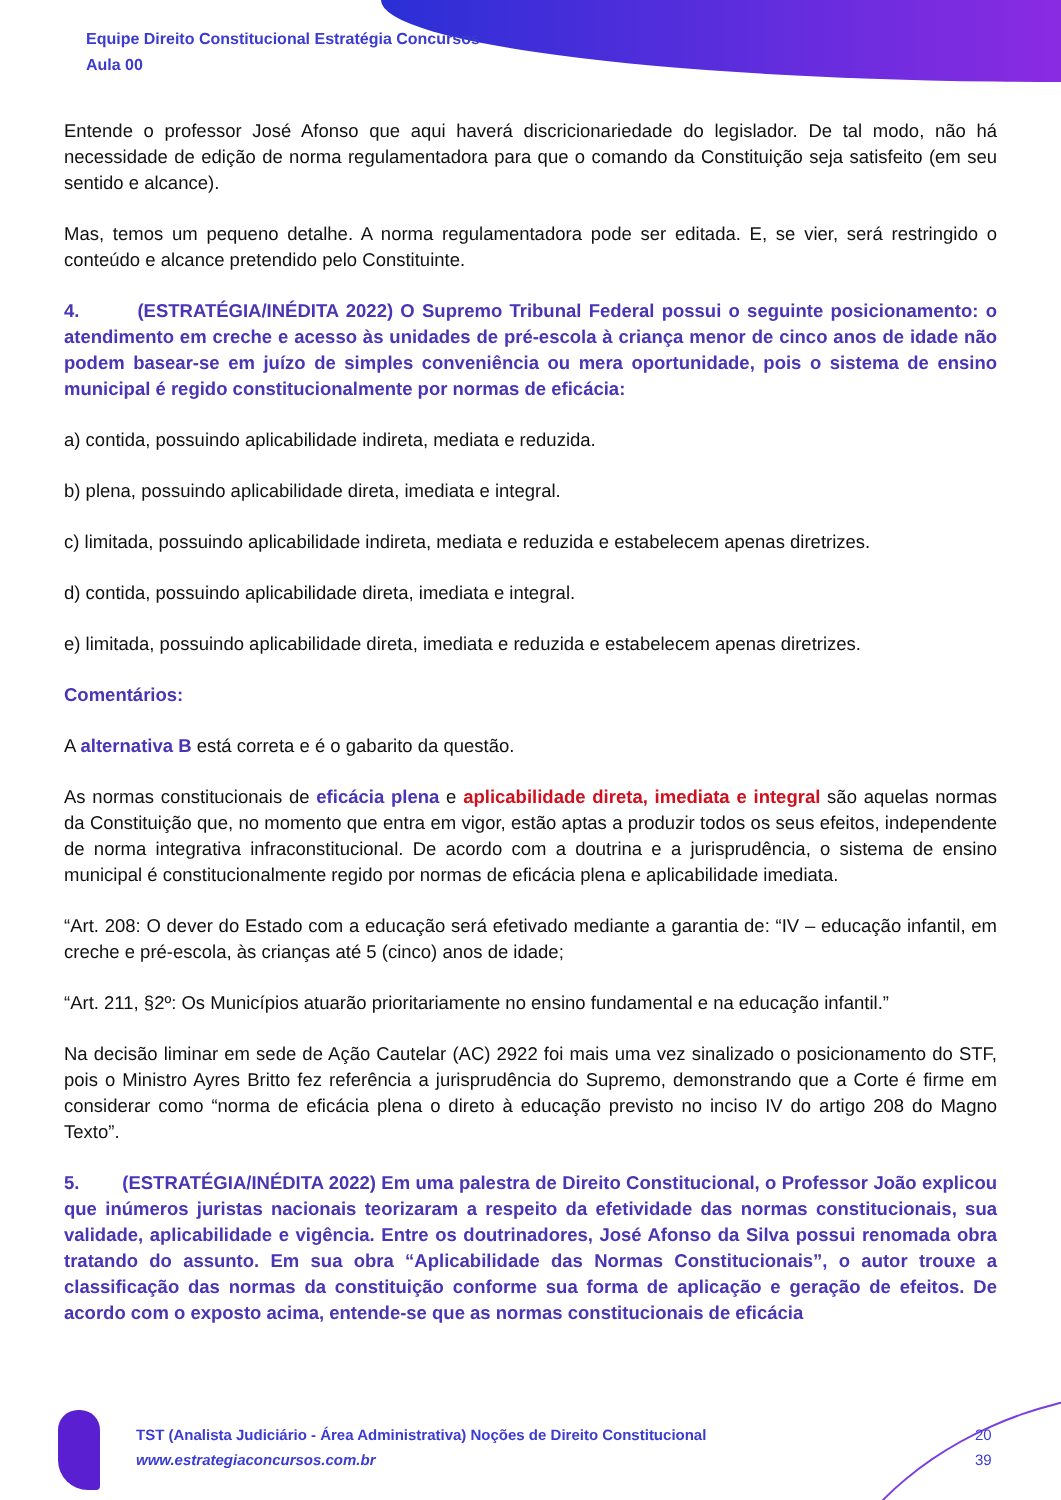Equipe Direito Constitucional Estratégia Concursos
Aula 00
Entende o professor José Afonso que aqui haverá discricionariedade do legislador. De tal modo, não há necessidade de edição de norma regulamentadora para que o comando da Constituição seja satisfeito (em seu sentido e alcance).
Mas, temos um pequeno detalhe. A norma regulamentadora pode ser editada. E, se vier, será restringido o conteúdo e alcance pretendido pelo Constituinte.
4. (ESTRATÉGIA/INÉDITA 2022) O Supremo Tribunal Federal possui o seguinte posicionamento: o atendimento em creche e acesso às unidades de pré-escola à criança menor de cinco anos de idade não podem basear-se em juízo de simples conveniência ou mera oportunidade, pois o sistema de ensino municipal é regido constitucionalmente por normas de eficácia:
a) contida, possuindo aplicabilidade indireta, mediata e reduzida.
b) plena, possuindo aplicabilidade direta, imediata e integral.
c) limitada, possuindo aplicabilidade indireta, mediata e reduzida e estabelecem apenas diretrizes.
d) contida, possuindo aplicabilidade direta, imediata e integral.
e) limitada, possuindo aplicabilidade direta, imediata e reduzida e estabelecem apenas diretrizes.
Comentários:
A alternativa B está correta e é o gabarito da questão.
As normas constitucionais de eficácia plena e aplicabilidade direta, imediata e integral são aquelas normas da Constituição que, no momento que entra em vigor, estão aptas a produzir todos os seus efeitos, independente de norma integrativa infraconstitucional. De acordo com a doutrina e a jurisprudência, o sistema de ensino municipal é constitucionalmente regido por normas de eficácia plena e aplicabilidade imediata.
“Art. 208: O dever do Estado com a educação será efetivado mediante a garantia de: “IV – educação infantil, em creche e pré-escola, às crianças até 5 (cinco) anos de idade;
“Art. 211, §2º: Os Municípios atuarão prioritariamente no ensino fundamental e na educação infantil.”
Na decisão liminar em sede de Ação Cautelar (AC) 2922 foi mais uma vez sinalizado o posicionamento do STF, pois o Ministro Ayres Britto fez referência a jurisprudência do Supremo, demonstrando que a Corte é firme em considerar como “norma de eficácia plena o direto à educação previsto no inciso IV do artigo 208 do Magno Texto”.
5. (ESTRATÉGIA/INÉDITA 2022) Em uma palestra de Direito Constitucional, o Professor João explicou que inúmeros juristas nacionais teorizaram a respeito da efetividade das normas constitucionais, sua validade, aplicabilidade e vigência. Entre os doutrinadores, José Afonso da Silva possui renomada obra tratando do assunto. Em sua obra “Aplicabilidade das Normas Constitucionais”, o autor trouxe a classificação das normas da constituição conforme sua forma de aplicação e geração de efeitos. De acordo com o exposto acima, entende-se que as normas constitucionais de eficácia
TST (Analista Judiciário - Área Administrativa) Noções de Direito Constitucional
www.estrategiaconcursos.com.br
20
39